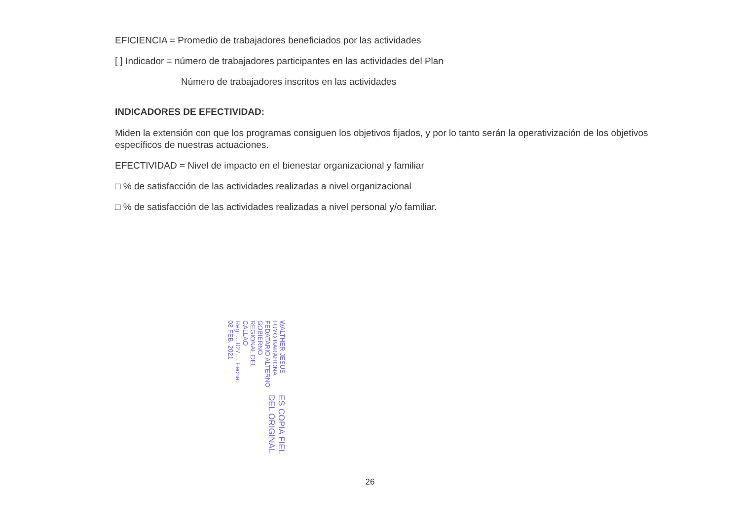EFICIENCIA = Promedio de trabajadores beneficiados por las actividades
[ ] Indicador = número de trabajadores participantes en las actividades del Plan
Número de trabajadores inscritos en las actividades
INDICADORES DE EFECTIVIDAD:
Miden la extensión con que los programas consiguen los objetivos fijados, y por lo tanto serán la operativización de los objetivos específicos de nuestras actuaciones.
EFECTIVIDAD = Nivel de impacto en el bienestar organizacional y familiar
□ % de satisfacción de las actividades realizadas a nivel organizacional
□ % de satisfacción de las actividades realizadas a nivel personal y/o familiar.
ES COPIA FIEL DEL ORIGINAL
WALTHER JESUS LUYO BARAHONA
FEDATARIO ALTERNO
GOBIERNO REGIONAL DEL CALLAO
Reg: ....027.... Fecha: 03 FEB. 2021
26